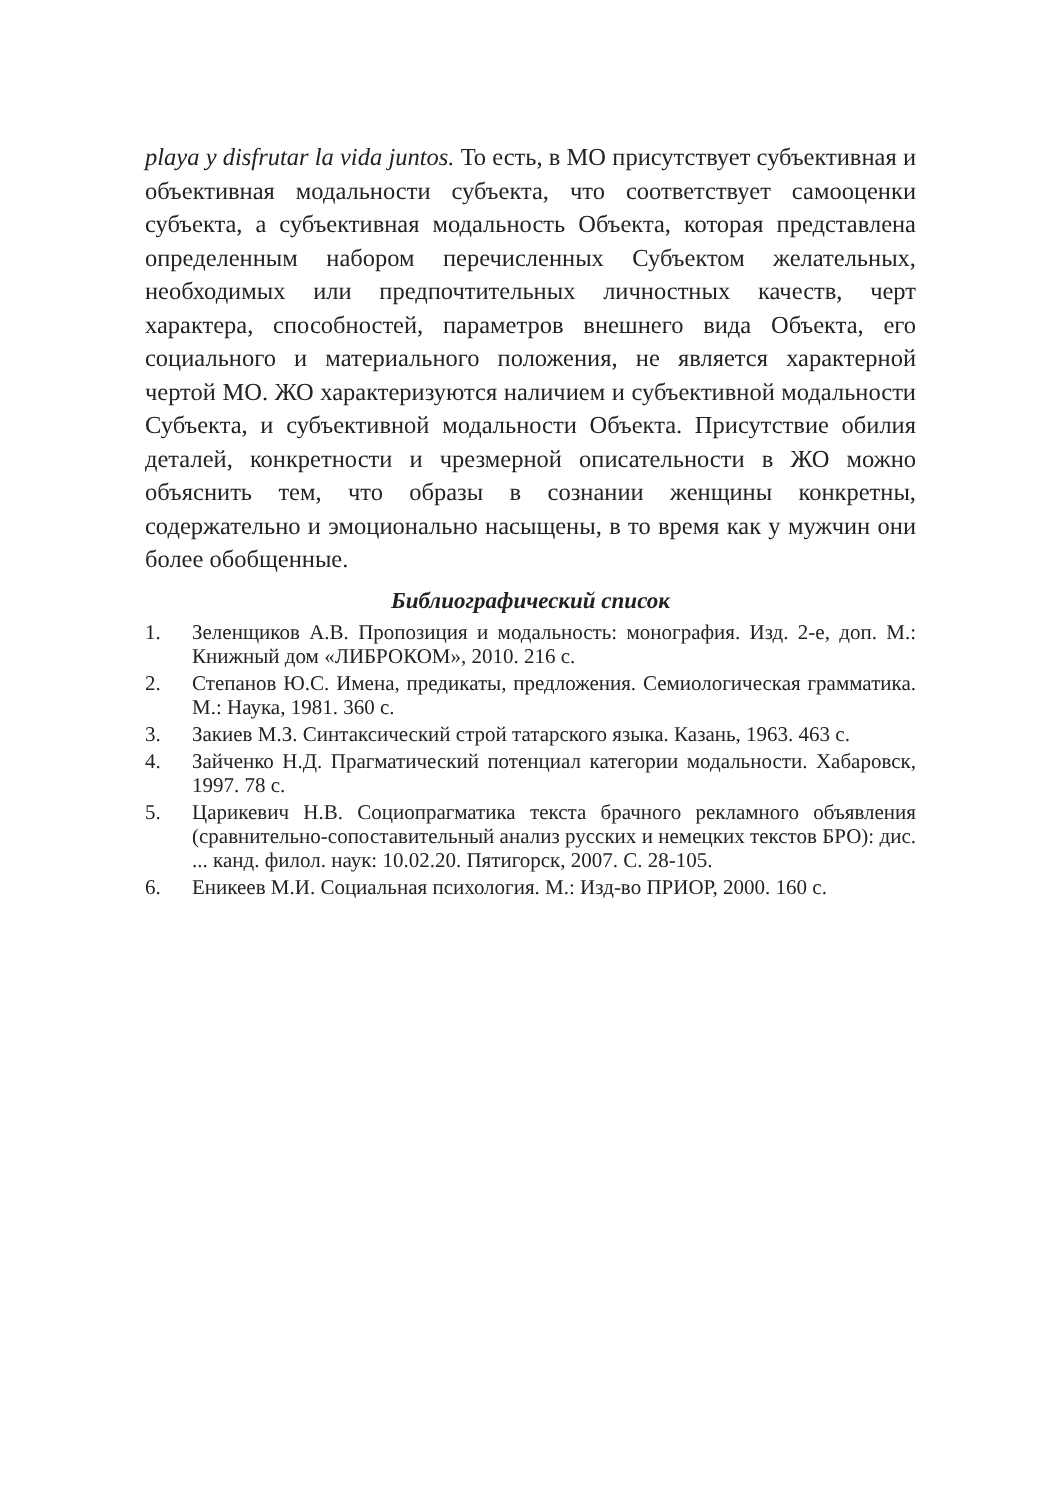playa y disfrutar la vida juntos. То есть, в МО присутствует субъективная и объективная модальности субъекта, что соответствует самооценки субъекта, а субъективная модальность Объекта, которая представлена определенным набором перечисленных Субъектом желательных, необходимых или предпочтительных личностных качеств, черт характера, способностей, параметров внешнего вида Объекта, его социального и материального положения, не является характерной чертой МО. ЖО характеризуются наличием и субъективной модальности Субъекта, и субъективной модальности Объекта. Присутствие обилия деталей, конкретности и чрезмерной описательности в ЖО можно объяснить тем, что образы в сознании женщины конкретны, содержательно и эмоционально насыщены, в то время как у мужчин они более обобщенные.
Библиографический список
1. Зеленщиков А.В. Пропозиция и модальность: монография. Изд. 2-е, доп. М.: Книжный дом «ЛИБРОКОМ», 2010. 216 с.
2. Степанов Ю.С. Имена, предикаты, предложения. Семиологическая грамматика. М.: Наука, 1981. 360 с.
3. Закиев М.З. Синтаксический строй татарского языка. Казань, 1963. 463 с.
4. Зайченко Н.Д. Прагматический потенциал категории модальности. Хабаровск, 1997. 78 с.
5. Царикевич Н.В. Социопрагматика текста брачного рекламного объявления (сравнительно-сопоставительный анализ русских и немецких текстов БРО): дис. ... канд. филол. наук: 10.02.20. Пятигорск, 2007. С. 28-105.
6. Еникеев М.И. Социальная психология. М.: Изд-во ПРИОР, 2000. 160 с.